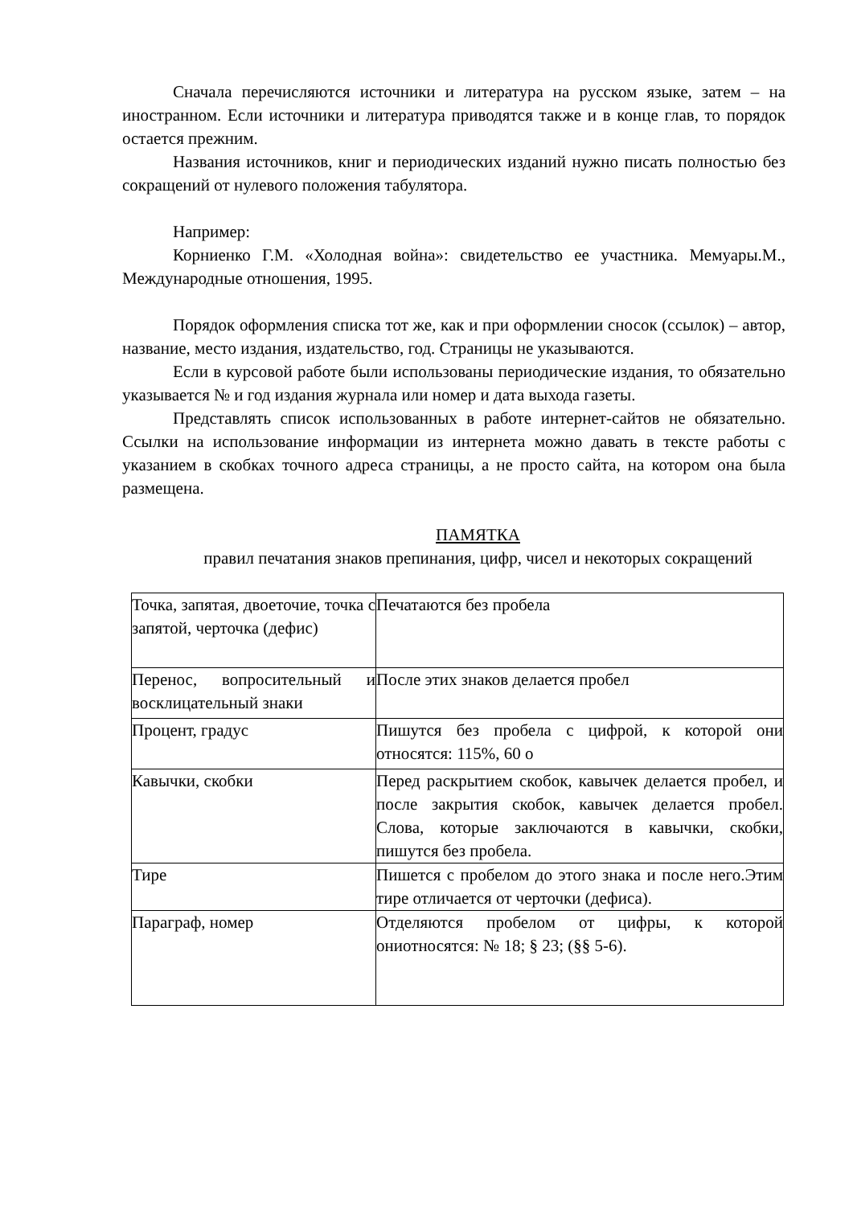Сначала перечисляются источники и литература на русском языке, затем – на иностранном. Если источники и литература приводятся также и в конце глав, то порядок остается прежним.
Названия источников, книг и периодических изданий нужно писать полностью без сокращений от нулевого положения табулятора.
Например:
Корниенко Г.М. «Холодная война»: свидетельство ее участника. Мемуары.М., Международные отношения, 1995.
Порядок оформления списка тот же, как и при оформлении сносок (ссылок) – автор, название, место издания, издательство, год. Страницы не указываются.
Если в курсовой работе были использованы периодические издания, то обязательно указывается № и год издания журнала или номер и дата выхода газеты.
Представлять список использованных в работе интернет-сайтов не обязательно. Ссылки на использование информации из интернета можно давать в тексте работы с указанием в скобках точного адреса страницы, а не просто сайта, на котором она была размещена.
ПАМЯТКА
правил печатания знаков препинания, цифр, чисел и некоторых сокращений
| Точка, запятая, двоеточие, точка с запятой, черточка (дефис) | Печатаются без пробела |
| Перенос, вопросительный и восклицательный знаки | После этих знаков делается пробел |
| Процент, градус | Пишутся без пробела с цифрой, к которой они относятся: 115%, 60 о |
| Кавычки, скобки | Перед раскрытием скобок, кавычек делается пробел, и после закрытия скобок, кавычек делается пробел. Слова, которые заключаются в кавычки, скобки, пишутся без пробела. |
| Тире | Пишется с пробелом до этого знака и после него.Этим тире отличается от черточки (дефиса). |
| Параграф, номер | Отделяются пробелом от цифры, к которой ониотносятся: № 18; § 23; (§§ 5-6). |